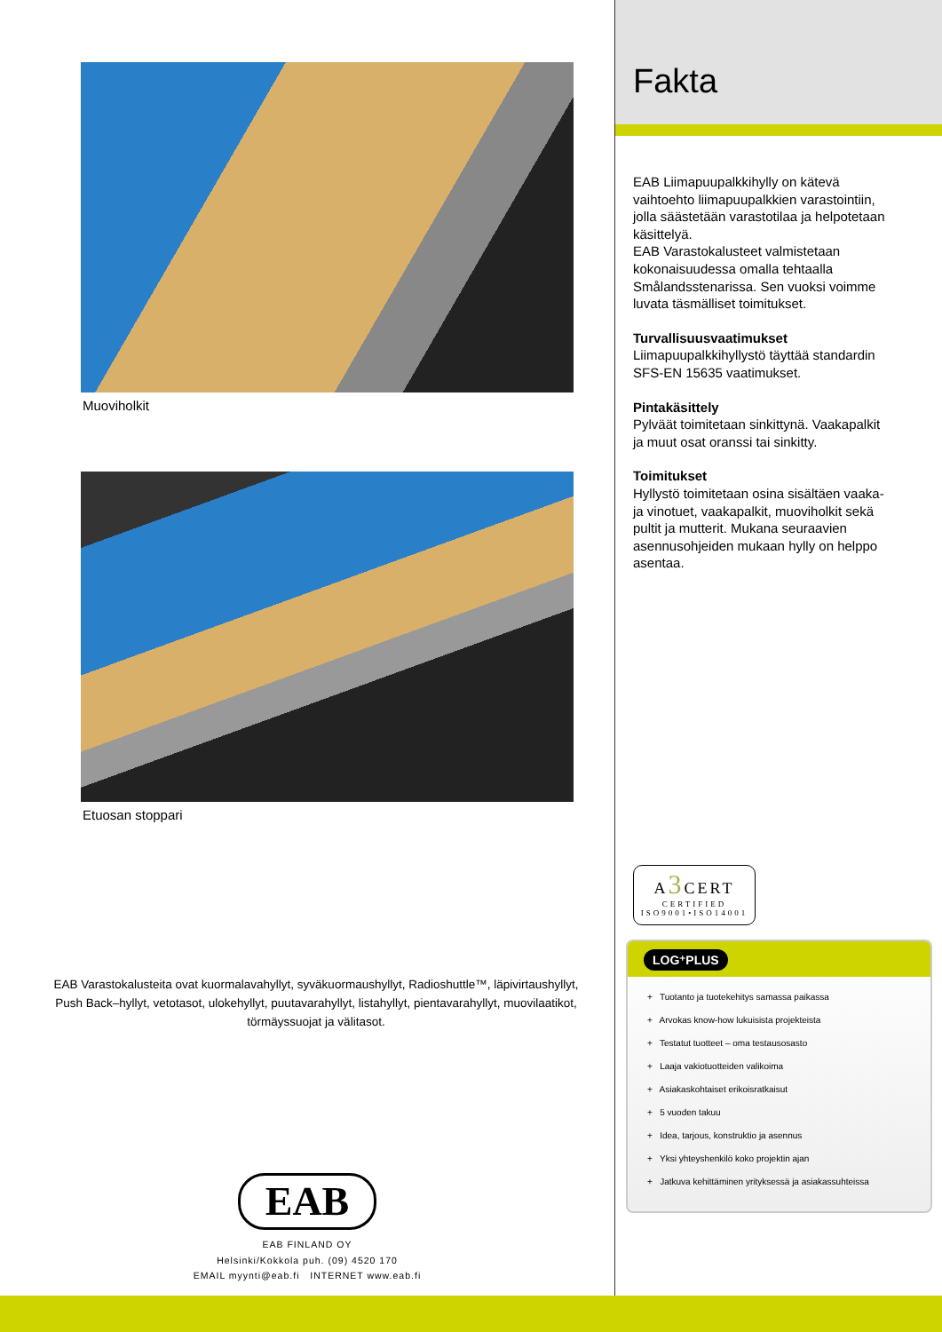Muoviholkit
Etuosan stoppari
EAB Varastokalusteita ovat kuormalavahyllyt, syväkuormaushyllyt, Radioshuttle™, läpivirtaushyllyt, Push Back–hyllyt, vetotasot, ulokehyllyt, puutavarahyllyt, listahyllyt, pientavarahyllyt, muovilaatikot, törmäyssuojat ja välitasot.
EAB
EAB FINLAND OY
Helsinki/Kokkola puh. (09) 4520 170
EMAIL myynti@eab.fi INTERNET www.eab.fi
Fakta
EAB Liimapuupalkkihylly on kätevä vaihtoehto liimapuupalkkien varastointiin, jolla säästetään varastotilaa ja helpotetaan käsittelyä.
EAB Varastokalusteet valmistetaan kokonaisuudessa omalla tehtaalla Smålandsstenarissa. Sen vuoksi voimme luvata täsmälliset toimitukset.
Turvallisuusvaatimukset
Liimapuupalkkihyllystö täyttää standardin SFS-EN 15635 vaatimukset.
Pintakäsittely
Pylväät toimitetaan sinkittynä. Vaakapalkit ja muut osat oranssi tai sinkitty.
Toimitukset
Hyllystö toimitetaan osina sisältäen vaaka- ja vinotuet, vaakapalkit, muoviholkit sekä pultit ja mutterit. Mukana seuraavien asennusohjeiden mukaan hylly on helppo asentaa.
A3 CERT
CERTIFIED
ISO9001•ISO14001
LOG⁺PLUS
+ Tuotanto ja tuotekehitys samassa paikassa
+ Arvokas know-how lukuisista projekteista
+ Testatut tuotteet – oma testausosasto
+ Laaja vakiotuotteiden valikoima
+ Asiakaskohtaiset erikoisratkaisut
+ 5 vuoden takuu
+ Idea, tarjous, konstruktio ja asennus
+ Yksi yhteyshenkilö koko projektin ajan
+ Jatkuva kehittäminen yrityksessä ja asiakassuhteissa